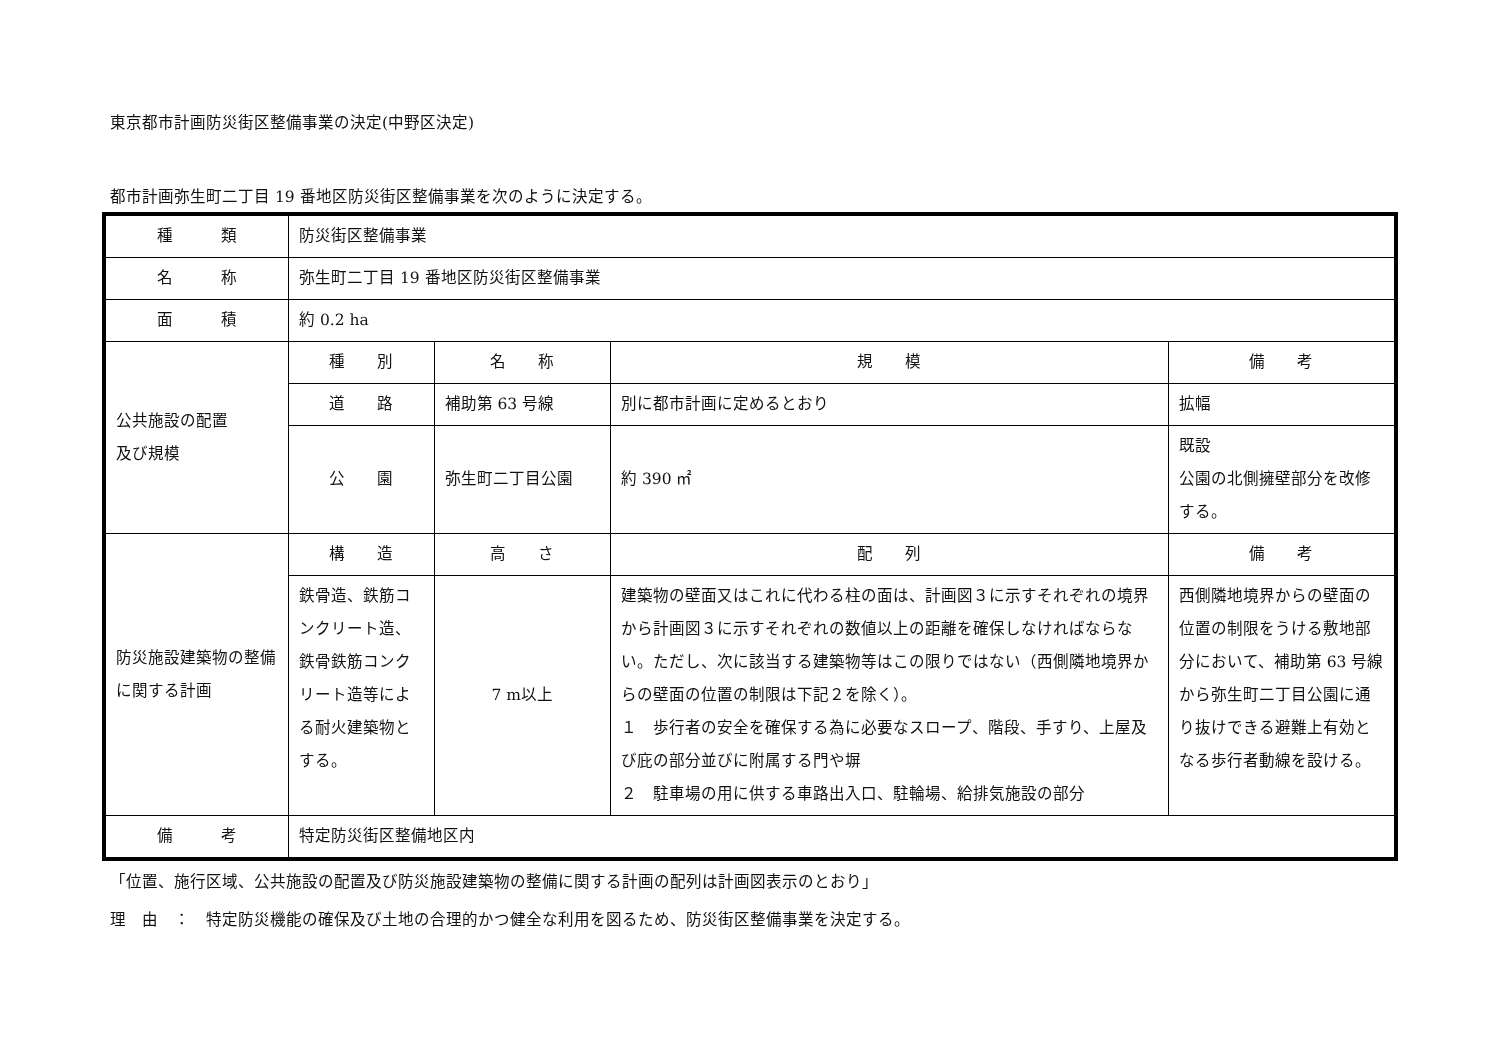東京都市計画防災街区整備事業の決定(中野区決定)
都市計画弥生町二丁目 19 番地区防災街区整備事業を次のように決定する。
| 種 類 | 防災街区整備事業 | | | |
| 名 称 | 弥生町二丁目 19 番地区防災街区整備事業 | | | |
| 面 積 | 約 0.2 ha | | | |
| 公共施設の配置 及び規模 | 種 別 | 名 称 | 規 模 | 備 考 |
| | 道 路 | 補助第 63 号線 | 別に都市計画に定めるとおり | 拡幅 |
| | 公 園 | 弥生町二丁目公園 | 約 390 ㎡ | 既設 公園の北側擁壁部分を改修する。 |
| 防災施設建築物の整備に関する計画 | 構 造 | 高 さ | 配 列 | 備 考 |
| | 鉄骨造、鉄筋コンクリート造、鉄骨鉄筋コンクリート造等による耐火建築物とする。 | 7 m以上 | 建築物の壁面又はこれに代わる柱の面は、計画図３に示すそれぞれの境界から計画図３に示すそれぞれの数値以上の距離を確保しなければならない。ただし、次に該当する建築物等はこの限りではない（西側隣地境界からの壁面の位置の制限は下記２を除く）。 １ 歩行者の安全を確保する為に必要なスロープ、階段、手すり、上屋及び庇の部分並びに附属する門や塀 ２ 駐車場の用に供する車路出入口、駐輪場、給排気施設の部分 | 西側隣地境界からの壁面の位置の制限をうける敷地部分において、補助第 63 号線から弥生町二丁目公園に通り抜けできる避難上有効となる歩行者動線を設ける。 |
| 備 考 | 特定防災街区整備地区内 | | | |
「位置、施行区域、公共施設の配置及び防災施設建築物の整備に関する計画の配列は計画図表示のとおり」
理　由　：　特定防災機能の確保及び土地の合理的かつ健全な利用を図るため、防災街区整備事業を決定する。